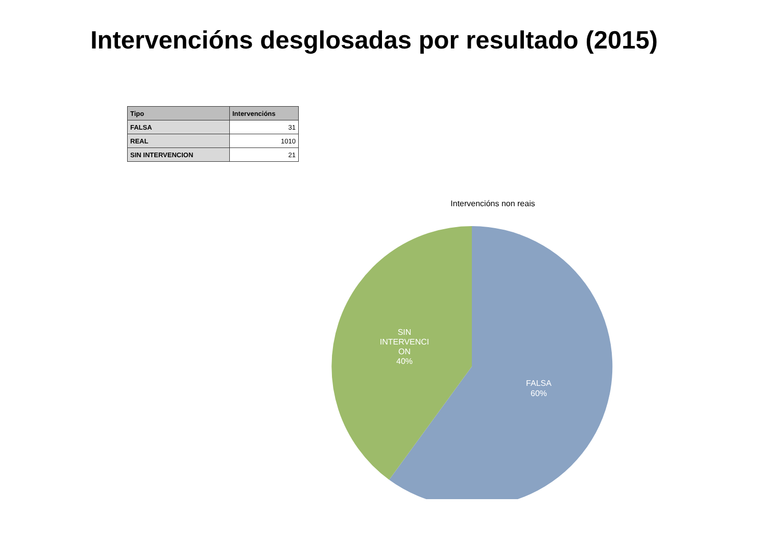Intervencións desglosadas por resultado (2015)
| Tipo | Intervencións |
| --- | --- |
| FALSA | 31 |
| REAL | 1010 |
| SIN INTERVENCION | 21 |
Intervencións non reais
SIN
INTERVENCI
ON
40%
FALSA
60%